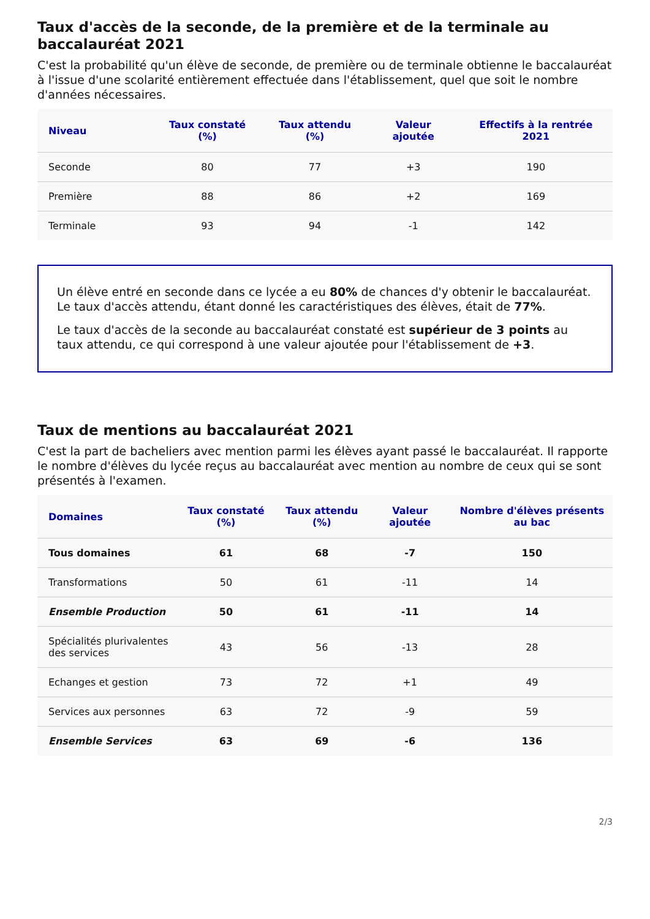Taux d'accès de la seconde, de la première et de la terminale au baccalauréat 2021
C'est la probabilité qu'un élève de seconde, de première ou de terminale obtienne le baccalauréat à l'issue d'une scolarité entièrement effectuée dans l'établissement, quel que soit le nombre d'années nécessaires.
| Niveau | Taux constaté (%) | Taux attendu (%) | Valeur ajoutée | Effectifs à la rentrée 2021 |
| --- | --- | --- | --- | --- |
| Seconde | 80 | 77 | +3 | 190 |
| Première | 88 | 86 | +2 | 169 |
| Terminale | 93 | 94 | -1 | 142 |
Un élève entré en seconde dans ce lycée a eu 80% de chances d'y obtenir le baccalauréat. Le taux d'accès attendu, étant donné les caractéristiques des élèves, était de 77%.
Le taux d'accès de la seconde au baccalauréat constaté est supérieur de 3 points au taux attendu, ce qui correspond à une valeur ajoutée pour l'établissement de +3.
Taux de mentions au baccalauréat 2021
C'est la part de bacheliers avec mention parmi les élèves ayant passé le baccalauréat. Il rapporte le nombre d'élèves du lycée reçus au baccalauréat avec mention au nombre de ceux qui se sont présentés à l'examen.
| Domaines | Taux constaté (%) | Taux attendu (%) | Valeur ajoutée | Nombre d'élèves présents au bac |
| --- | --- | --- | --- | --- |
| Tous domaines | 61 | 68 | -7 | 150 |
| Transformations | 50 | 61 | -11 | 14 |
| Ensemble Production | 50 | 61 | -11 | 14 |
| Spécialités plurivalentes des services | 43 | 56 | -13 | 28 |
| Echanges et gestion | 73 | 72 | +1 | 49 |
| Services aux personnes | 63 | 72 | -9 | 59 |
| Ensemble Services | 63 | 69 | -6 | 136 |
2/3